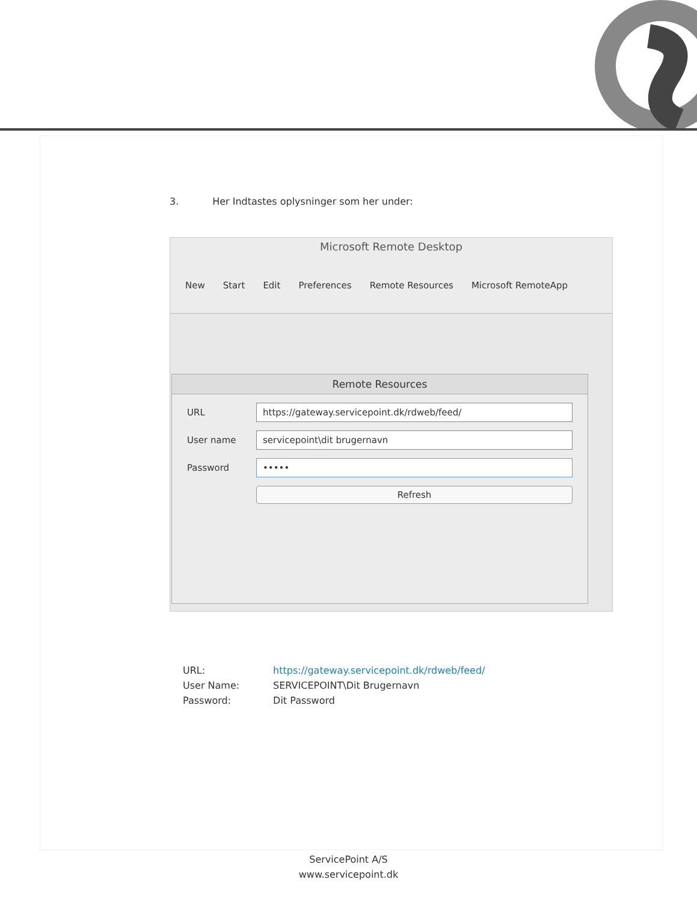3. Her Indtastes oplysninger som her under:
Microsoft Remote Desktop
New Start Edit Preferences Remote Resources Microsoft RemoteApp
Remote Resources
URL
https://gateway.servicepoint.dk/rdweb/feed/
User name
servicepoint\dit brugernavn
Password
•••••
Refresh
URL: https://gateway.servicepoint.dk/rdweb/feed/
User Name: SERVICEPOINT\Dit Brugernavn
Password: Dit Password
ServicePoint A/S
www.servicepoint.dk